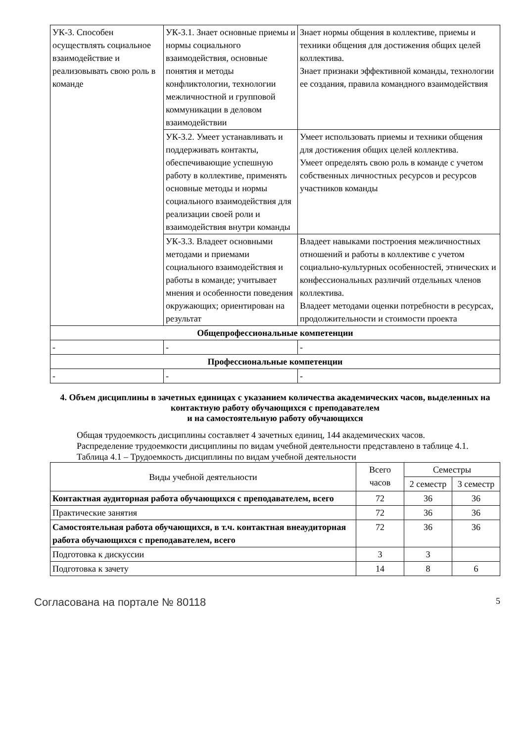| УК-3. Способен осуществлять социальное взаимодействие и реализовывать свою роль в команде | УК-3.1. Знает основные приемы и нормы социального взаимодействия, основные понятия и методы конфликтологии, технологии межличностной и групповой коммуникации в деловом взаимодействии | Знает нормы общения в коллективе, приемы и техники общения для достижения общих целей коллектива. Знает признаки эффективной команды, технологии ее создания, правила командного взаимодействия |
| | УК-3.2. Умеет устанавливать и поддерживать контакты, обеспечивающие успешную работу в коллективе, применять основные методы и нормы социального взаимодействия для реализации своей роли и взаимодействия внутри команды | Умеет использовать приемы и техники общения для достижения общих целей коллектива. Умеет определять свою роль в команде с учетом собственных личностных ресурсов и ресурсов участников команды |
| | УК-3.3. Владеет основными методами и приемами социального взаимодействия и работы в команде; учитывает мнения и особенности поведения окружающих; ориентирован на результат | Владеет навыками построения межличностных отношений и работы в коллективе с учетом социально-культурных особенностей, этнических и конфессиональных различий отдельных членов коллектива. Владеет методами оценки потребности в ресурсах, продолжительности и стоимости проекта |
| Общепрофессиональные компетенции | | |
| - | - | - |
| Профессиональные компетенции | | |
| - | - | - |
4. Объем дисциплины в зачетных единицах с указанием количества академических часов, выделенных на контактную работу обучающихся с преподавателем
и на самостоятельную работу обучающихся
Общая трудоемкость дисциплины составляет 4 зачетных единиц, 144 академических часов.
Распределение трудоемкости дисциплины по видам учебной деятельности представлено в таблице 4.1.
Таблица 4.1 – Трудоемкость дисциплины по видам учебной деятельности
| Виды учебной деятельности | Всего часов | Семестры | |
| --- | --- | --- | --- |
| | | 2 семестр | 3 семестр |
| Контактная аудиторная работа обучающихся с преподавателем, всего | 72 | 36 | 36 |
| Практические занятия | 72 | 36 | 36 |
| Самостоятельная работа обучающихся, в т.ч. контактная внеаудиторная работа обучающихся с преподавателем, всего | 72 | 36 | 36 |
| Подготовка к дискуссии | 3 | 3 | |
| Подготовка к зачету | 14 | 8 | 6 |
Согласована на портале № 80118 5